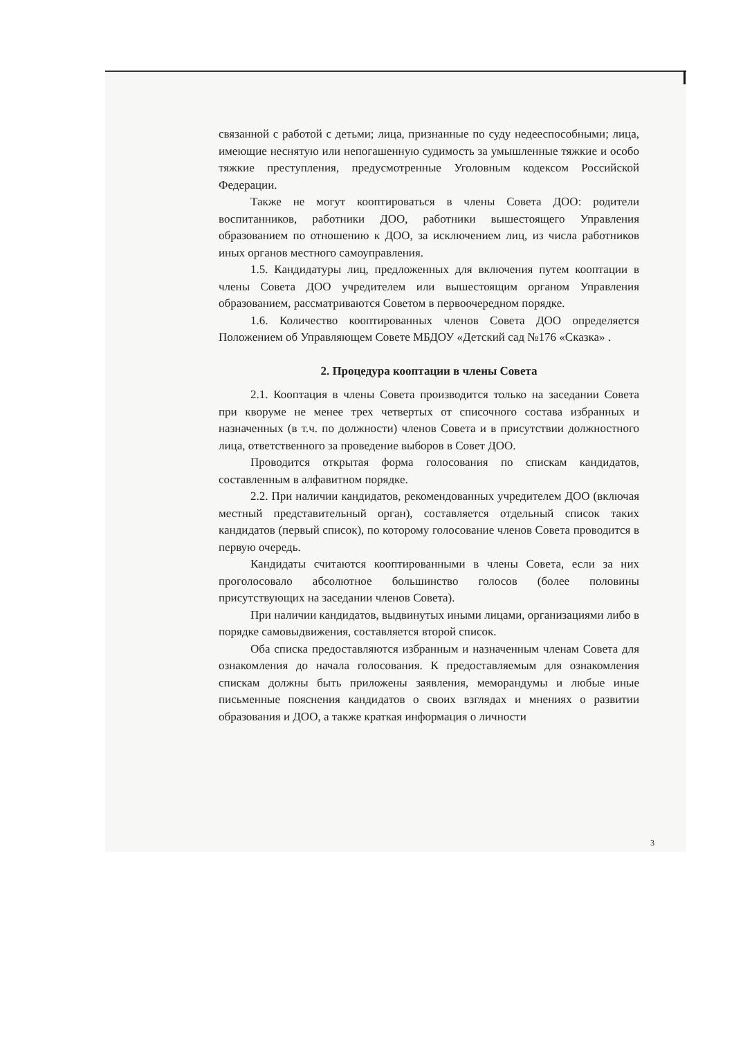связанной с работой с детьми; лица, признанные по суду недееспособными; лица, имеющие неснятую или непогашенную судимость за умышленные тяжкие и особо тяжкие преступления, предусмотренные Уголовным кодексом Российской Федерации.
Также не могут кооптироваться в члены Совета ДОО: родители воспитанников, работники ДОО, работники вышестоящего Управления образованием по отношению к ДОО, за исключением лиц, из числа работников иных органов местного самоуправления.
1.5. Кандидатуры лиц, предложенных для включения путем кооптации в члены Совета ДОО учредителем или вышестоящим органом Управления образованием, рассматриваются Советом в первоочередном порядке.
1.6. Количество кооптированных членов Совета ДОО определяется Положением об Управляющем Совете МБДОУ «Детский сад №176 «Сказка» .
2. Процедура кооптации в члены Совета
2.1. Кооптация в члены Совета производится только на заседании Совета при кворуме не менее трех четвертых от списочного состава избранных и назначенных (в т.ч. по должности) членов Совета и в присутствии должностного лица, ответственного за проведение выборов в Совет ДОО.
Проводится открытая форма голосования по спискам кандидатов, составленным в алфавитном порядке.
2.2. При наличии кандидатов, рекомендованных учредителем ДОО (включая местный представительный орган), составляется отдельный список таких кандидатов (первый список), по которому голосование членов Совета проводится в первую очередь.
Кандидаты считаются кооптированными в члены Совета, если за них проголосовало абсолютное большинство голосов (более половины присутствующих на заседании членов Совета).
При наличии кандидатов, выдвинутых иными лицами, организациями либо в порядке самовыдвижения, составляется второй список.
Оба списка предоставляются избранным и назначенным членам Совета для ознакомления до начала голосования. К предоставляемым для ознакомления спискам должны быть приложены заявления, меморандумы и любые иные письменные пояснения кандидатов о своих взглядах и мнениях о развитии образования и ДОО, а также краткая информация о личности
3